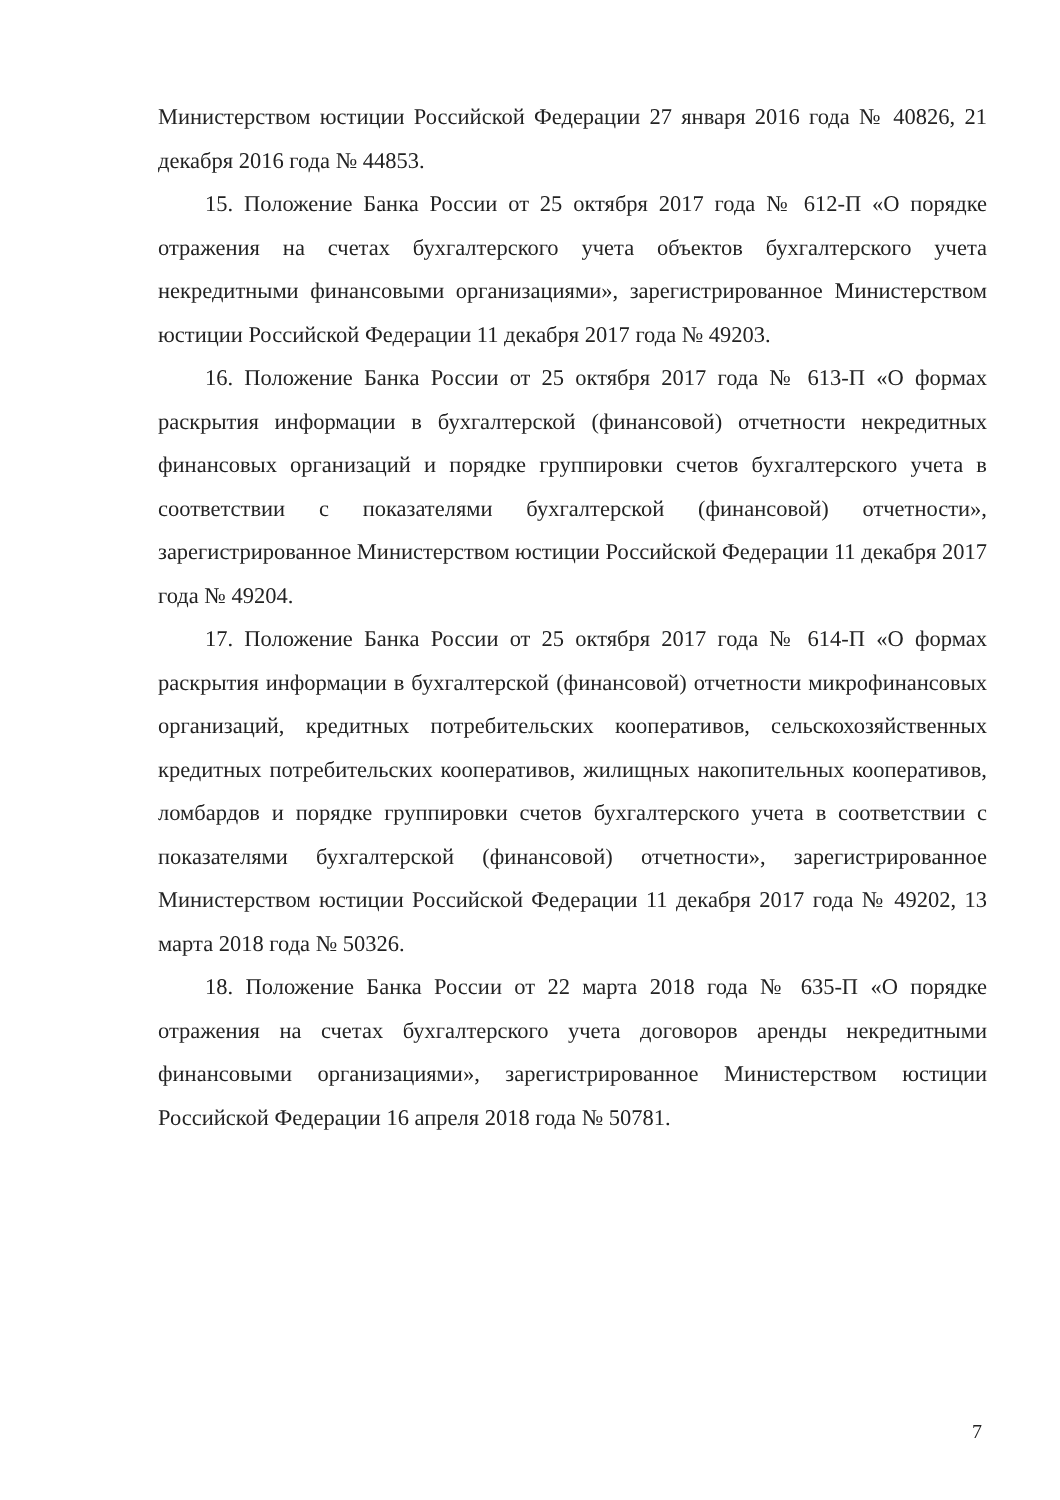Министерством юстиции Российской Федерации 27 января 2016 года № 40826, 21 декабря 2016 года № 44853.
15. Положение Банка России от 25 октября 2017 года № 612-П «О порядке отражения на счетах бухгалтерского учета объектов бухгалтерского учета некредитными финансовыми организациями», зарегистрированное Министерством юстиции Российской Федерации 11 декабря 2017 года № 49203.
16. Положение Банка России от 25 октября 2017 года № 613-П «О формах раскрытия информации в бухгалтерской (финансовой) отчетности некредитных финансовых организаций и порядке группировки счетов бухгалтерского учета в соответствии с показателями бухгалтерской (финансовой) отчетности», зарегистрированное Министерством юстиции Российской Федерации 11 декабря 2017 года № 49204.
17. Положение Банка России от 25 октября 2017 года № 614-П «О формах раскрытия информации в бухгалтерской (финансовой) отчетности микрофинансовых организаций, кредитных потребительских кооперативов, сельскохозяйственных кредитных потребительских кооперативов, жилищных накопительных кооперативов, ломбардов и порядке группировки счетов бухгалтерского учета в соответствии с показателями бухгалтерской (финансовой) отчетности», зарегистрированное Министерством юстиции Российской Федерации 11 декабря 2017 года № 49202, 13 марта 2018 года № 50326.
18. Положение Банка России от 22 марта 2018 года № 635-П «О порядке отражения на счетах бухгалтерского учета договоров аренды некредитными финансовыми организациями», зарегистрированное Министерством юстиции Российской Федерации 16 апреля 2018 года № 50781.
7